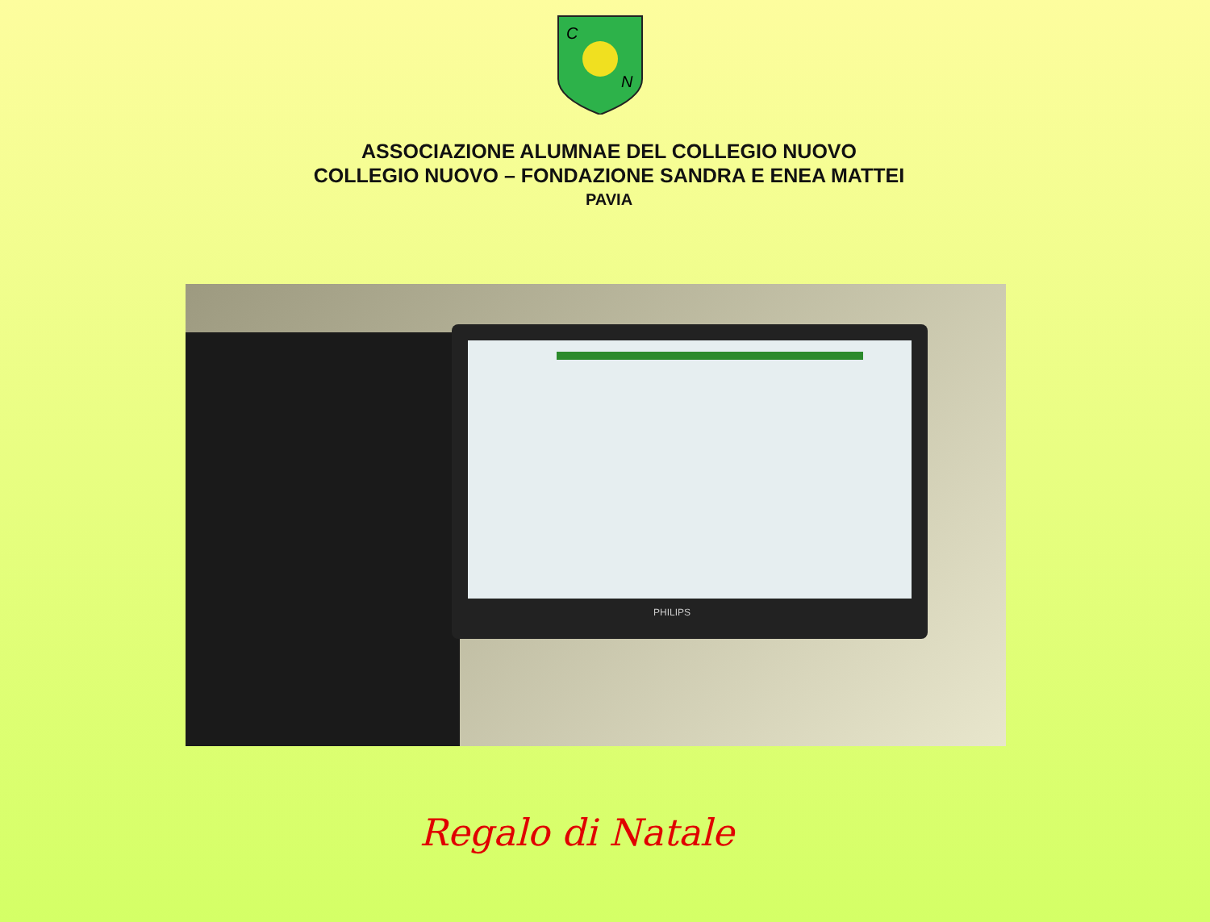C
N
ASSOCIAZIONE ALUMNAE DEL COLLEGIO NUOVO
COLLEGIO NUOVO – FONDAZIONE SANDRA E ENEA MATTEI
PAVIA
PHILIPS
Regalo di Natale